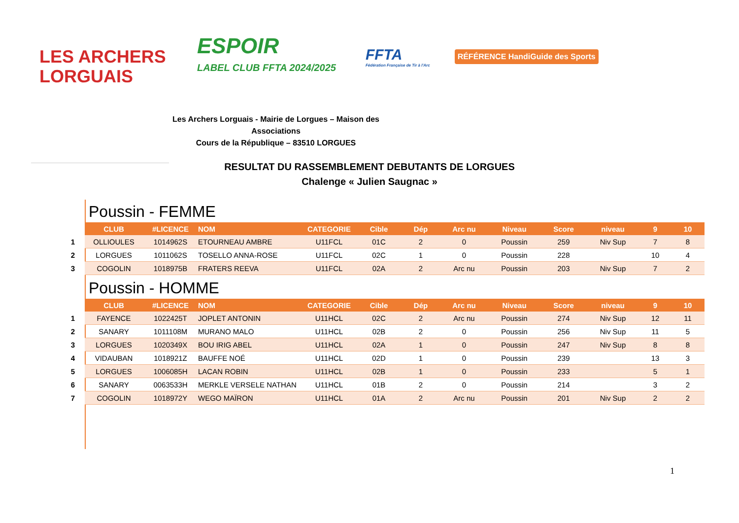LES ARCHERS
LORGUAIS
ESPOIR
LABEL CLUB FFTA 2024/2025
FFTA
Fédération Française de Tir à l'Arc
RÉFÉRENCE HandiGuide des Sports
Les Archers Lorguais - Mairie de Lorgues – Maison des Associations
Cours de la République – 83510 LORGUES
RESULTAT DU RASSEMBLEMENT DEBUTANTS DE LORGUES
Chalenge « Julien Saugnac »
Poussin - FEMME
| | CLUB | #LICENCE | NOM | CATEGORIE | Cible | Dép | Arc nu | Niveau | Score | niveau | 9 | 10 |
| 1 | OLLIOULES | 1014962S | ETOURNEAU AMBRE | U11FCL | 01C | 2 | 0 | Poussin | 259 | Niv Sup | 7 | 8 |
| 2 | LORGUES | 1011062S | TOSELLO ANNA-ROSE | U11FCL | 02C | 1 | 0 | Poussin | 228 | | 10 | 4 |
| 3 | COGOLIN | 1018975B | FRATERS REEVA | U11FCL | 02A | 2 | Arc nu | Poussin | 203 | Niv Sup | 7 | 2 |
Poussin - HOMME
| | CLUB | #LICENCE | NOM | CATEGORIE | Cible | Dép | Arc nu | Niveau | Score | niveau | 9 | 10 |
| 1 | FAYENCE | 1022425T | JOPLET ANTONIN | U11HCL | 02C | 2 | Arc nu | Poussin | 274 | Niv Sup | 12 | 11 |
| 2 | SANARY | 1011108M | MURANO MALO | U11HCL | 02B | 2 | 0 | Poussin | 256 | Niv Sup | 11 | 5 |
| 3 | LORGUES | 1020349X | BOU IRIG ABEL | U11HCL | 02A | 1 | 0 | Poussin | 247 | Niv Sup | 8 | 8 |
| 4 | VIDAUBAN | 1018921Z | BAUFFE NOÉ | U11HCL | 02D | 1 | 0 | Poussin | 239 | | 13 | 3 |
| 5 | LORGUES | 1006085H | LACAN ROBIN | U11HCL | 02B | 1 | 0 | Poussin | 233 | | 5 | 1 |
| 6 | SANARY | 0063533H | MERKLE VERSELE NATHAN | U11HCL | 01B | 2 | 0 | Poussin | 214 | | 3 | 2 |
| 7 | COGOLIN | 1018972Y | WEGO MAÏRON | U11HCL | 01A | 2 | Arc nu | Poussin | 201 | Niv Sup | 2 | 2 |
1